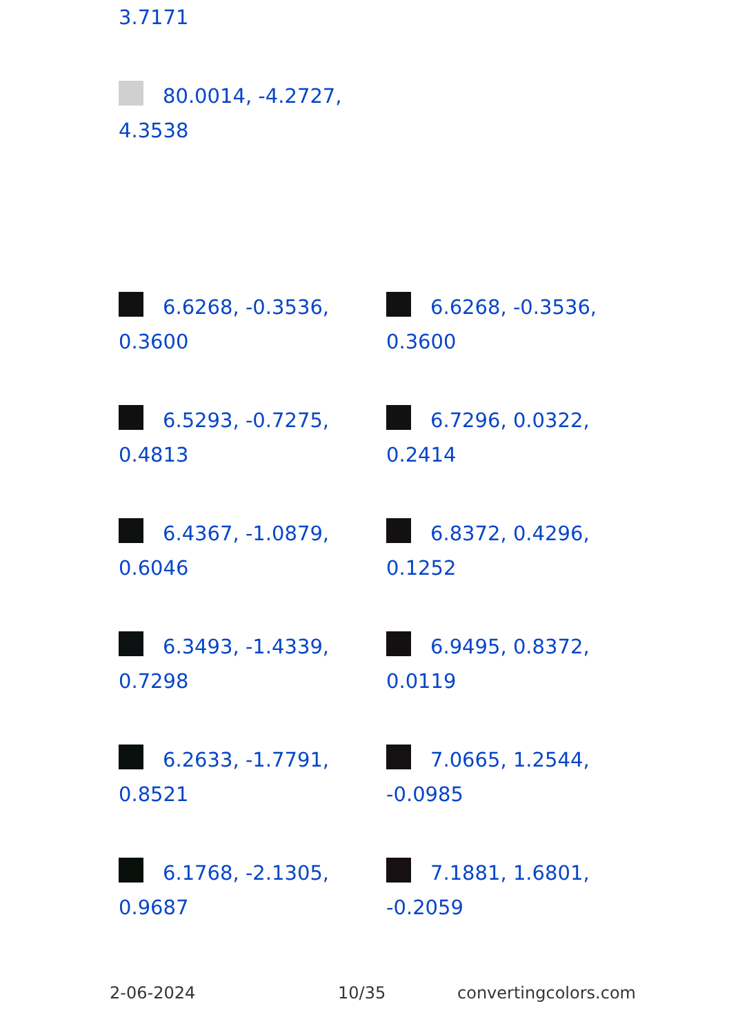3.7171
80.0014, -4.2727, 4.3538
6.6268, -0.3536, 0.3600
6.6268, -0.3536, 0.3600
6.5293, -0.7275, 0.4813
6.7296, 0.0322, 0.2414
6.4367, -1.0879, 0.6046
6.8372, 0.4296, 0.1252
6.3493, -1.4339, 0.7298
6.9495, 0.8372, 0.0119
6.2633, -1.7791, 0.8521
7.0665, 1.2544, -0.0985
6.1768, -2.1305, 0.9687
7.1881, 1.6801, -0.2059
2-06-2024 10/35 convertingcolors.com